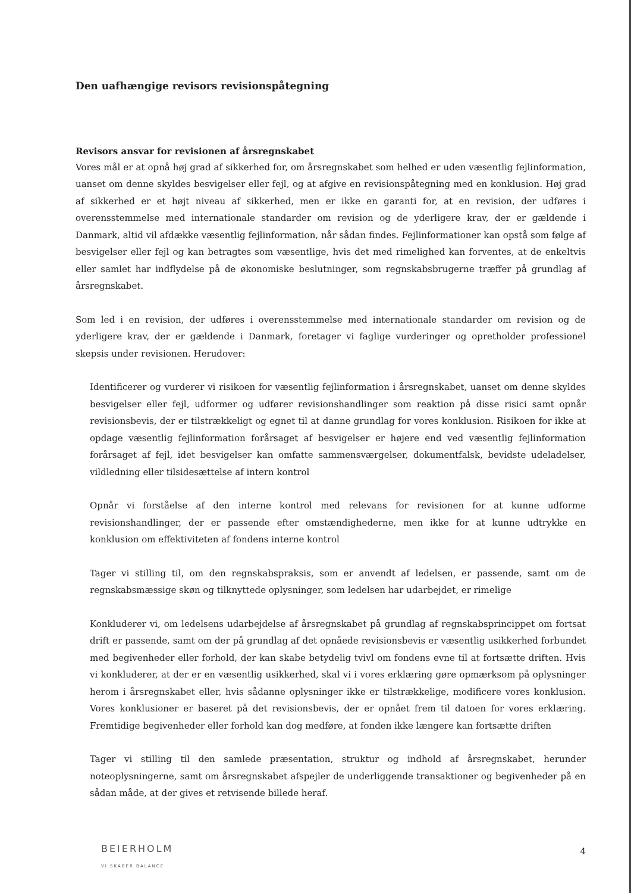Den uafhængige revisors revisionspåtegning
Revisors ansvar for revisionen af årsregnskabet
Vores mål er at opnå høj grad af sikkerhed for, om årsregnskabet som helhed er uden væsentlig fejlinformation, uanset om denne skyldes besvigelser eller fejl, og at afgive en revisionspåtegning med en konklusion. Høj grad af sikkerhed er et højt niveau af sikkerhed, men er ikke en garanti for, at en revision, der udføres i overensstemmelse med internationale standarder om revision og de yderligere krav, der er gældende i Danmark, altid vil afdække væsentlig fejlinformation, når sådan findes. Fejlinformationer kan opstå som følge af besvigelser eller fejl og kan betragtes som væsentlige, hvis det med rimelighed kan forventes, at de enkeltvis eller samlet har indflydelse på de økonomiske beslutninger, som regnskabsbrugerne træffer på grundlag af årsregnskabet.
Som led i en revision, der udføres i overensstemmelse med internationale standarder om revision og de yderligere krav, der er gældende i Danmark, foretager vi faglige vurderinger og opretholder professionel skepsis under revisionen. Herudover:
Identificerer og vurderer vi risikoen for væsentlig fejlinformation i årsregnskabet, uanset om denne skyldes besvigelser eller fejl, udformer og udfører revisionshandlinger som reaktion på disse risici samt opnår revisionsbevis, der er tilstrækkeligt og egnet til at danne grundlag for vores konklusion. Risikoen for ikke at opdage væsentlig fejlinformation forårsaget af besvigelser er højere end ved væsentlig fejlinformation forårsaget af fejl, idet besvigelser kan omfatte sammensværgelser, dokumentfalsk, bevidste udeladelser, vildledning eller tilsidesættelse af intern kontrol
Opnår vi forståelse af den interne kontrol med relevans for revisionen for at kunne udforme revisionshandlinger, der er passende efter omstændighederne, men ikke for at kunne udtrykke en konklusion om effektiviteten af fondens interne kontrol
Tager vi stilling til, om den regnskabspraksis, som er anvendt af ledelsen, er passende, samt om de regnskabsmæssige skøn og tilknyttede oplysninger, som ledelsen har udarbejdet, er rimelige
Konkluderer vi, om ledelsens udarbejdelse af årsregnskabet på grundlag af regnskabsprincippet om fortsat drift er passende, samt om der på grundlag af det opnåede revisionsbevis er væsentlig usikkerhed forbundet med begivenheder eller forhold, der kan skabe betydelig tvivl om fondens evne til at fortsætte driften. Hvis vi konkluderer, at der er en væsentlig usikkerhed, skal vi i vores erklæring gøre opmærksom på oplysninger herom i årsregnskabet eller, hvis sådanne oplysninger ikke er tilstrækkelige, modificere vores konklusion. Vores konklusioner er baseret på det revisionsbevis, der er opnået frem til datoen for vores erklæring. Fremtidige begivenheder eller forhold kan dog medføre, at fonden ikke længere kan fortsætte driften
Tager vi stilling til den samlede præsentation, struktur og indhold af årsregnskabet, herunder noteoplysningerne, samt om årsregnskabet afspejler de underliggende transaktioner og begivenheder på en sådan måde, at der gives et retvisende billede heraf.
BEIERHOLM
VI SKABER BALANCE
4